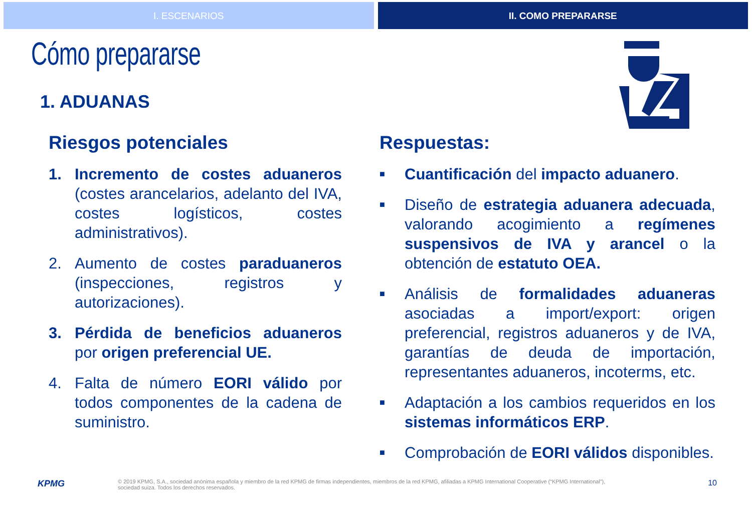I. ESCENARIOS II. COMO PREPARARSE
Cómo prepararse
1. ADUANAS
Riesgos potenciales
1. Incremento de costes aduaneros (costes arancelarios, adelanto del IVA, costes logísticos, costes administrativos).
2. Aumento de costes paraduaneros (inspecciones, registros y autorizaciones).
3. Pérdida de beneficios aduaneros por origen preferencial UE.
4. Falta de número EORI válido por todos componentes de la cadena de suministro.
Respuestas:
■
Cuantificación del impacto aduanero.
■
Diseño de estrategia aduanera adecuada, valorando acogimiento a regímenes suspensivos de IVA y arancel o la obtención de estatuto OEA.
■
Análisis de formalidades aduaneras asociadas a import/export: origen preferencial, registros aduaneros y de IVA, garantías de deuda de importación, representantes aduaneros, incoterms, etc.
■
Adaptación a los cambios requeridos en los sistemas informáticos ERP.
■
Comprobación de EORI válidos disponibles.
KPMG © 2019 KPMG, S.A., sociedad anónima española y miembro de la red KPMG de firmas independientes, miembros de la red KPMG, afiliadas a KPMG International Cooperative (“KPMG International”),
sociedad suiza. Todos los derechos reservados. 10